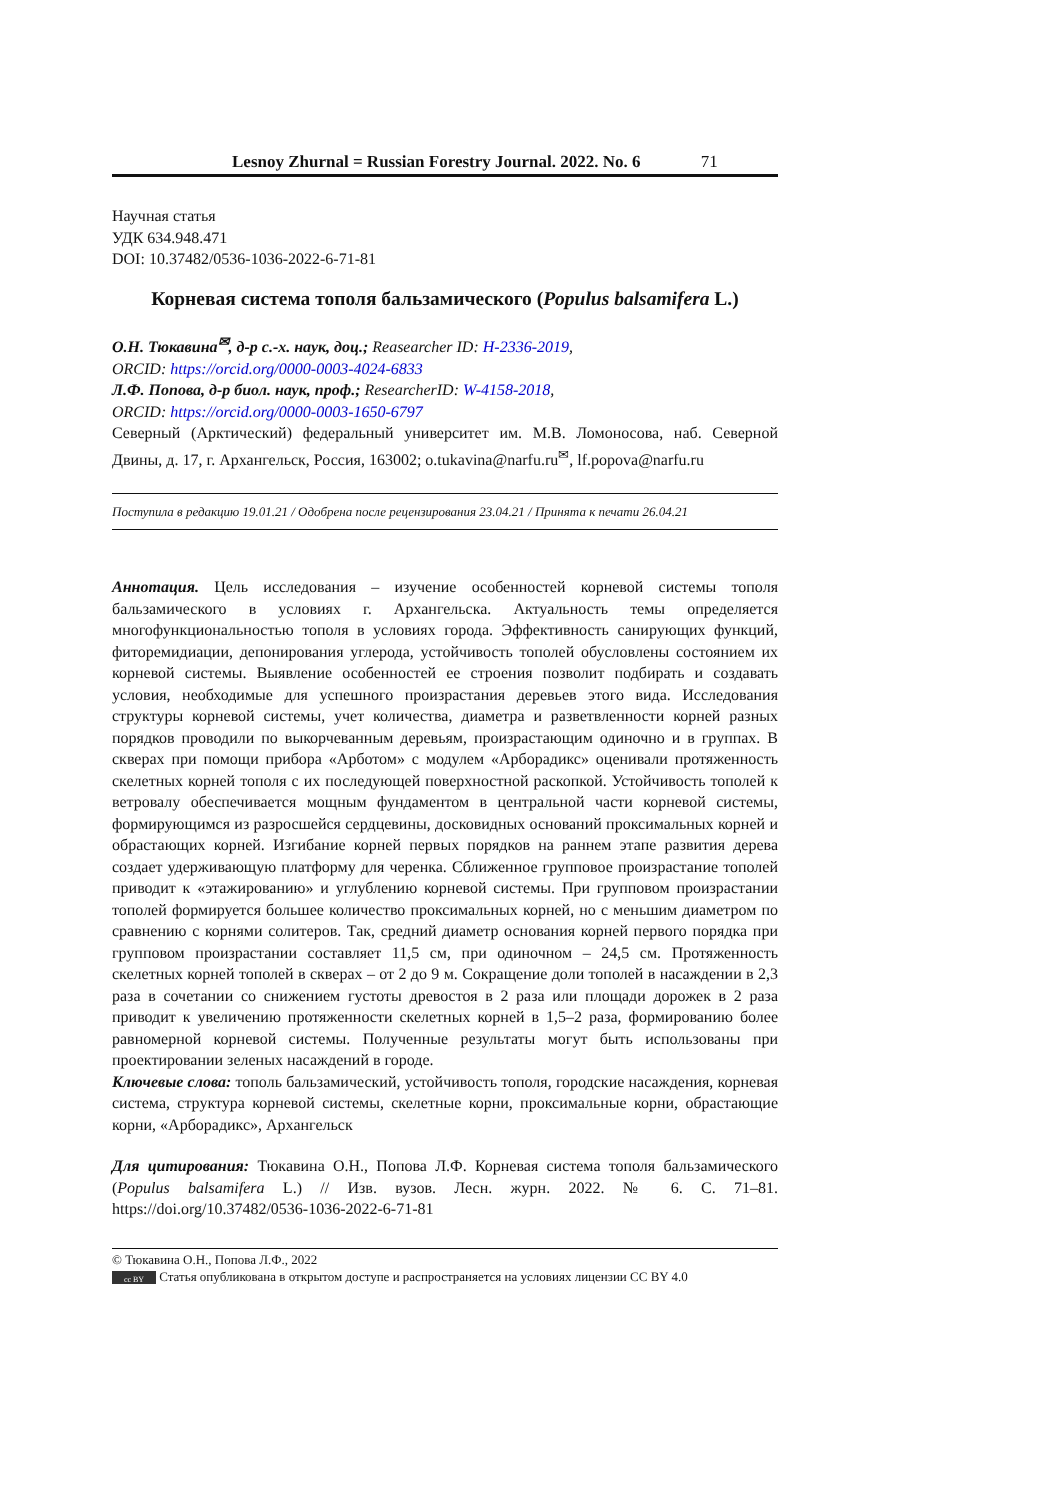Lesnoy Zhurnal = Russian Forestry Journal. 2022. No. 6 71
Научная статья
УДК 634.948.471
DOI: 10.37482/0536-1036-2022-6-71-81
Корневая система тополя бальзамического (Populus balsamifera L.)
О.Н. Тюкавина<sup>✉</sup>, д-р с.-х. наук, доц.; Reasearcher ID: H-2336-2019,
ORCID: https://orcid.org/0000-0003-4024-6833
Л.Ф. Попова, д-р биол. наук, проф.; ResearcherID: W-4158-2018,
ORCID: https://orcid.org/0000-0003-1650-6797
Северный (Арктический) федеральный университет им. М.В. Ломоносова, наб. Северной Двины, д. 17, г. Архангельск, Россия, 163002; o.tukavina@narfu.ru<sup>✉</sup>, lf.popova@narfu.ru
Поступила в редакцию 19.01.21 / Одобрена после рецензирования 23.04.21 / Принята к печати 26.04.21
Аннотация. Цель исследования – изучение особенностей корневой системы тополя бальзамического в условиях г. Архангельска. Актуальность темы определяется многофункциональностью тополя в условиях города. Эффективность санирующих функций, фиторемидиации, депонирования углерода, устойчивость тополей обусловлены состоянием их корневой системы. Выявление особенностей ее строения позволит подбирать и создавать условия, необходимые для успешного произрастания деревьев этого вида. Исследования структуры корневой системы, учет количества, диаметра и разветвленности корней разных порядков проводили по выкорчеванным деревьям, произрастающим одиночно и в группах. В скверах при помощи прибора «Арботом» с модулем «Арборадикс» оценивали протяженность скелетных корней тополя с их последующей поверхностной раскопкой. Устойчивость тополей к ветровалу обеспечивается мощным фундаментом в центральной части корневой системы, формирующимся из разросшейся сердцевины, досковидных оснований проксимальных корней и обрастающих корней. Изгибание корней первых порядков на раннем этапе развития дерева создает удерживающую платформу для черенка. Сближенное групповое произрастание тополей приводит к «этажированию» и углублению корневой системы. При групповом произрастании тополей формируется большее количество проксимальных корней, но с меньшим диаметром по сравнению с корнями солитеров. Так, средний диаметр основания корней первого порядка при групповом произрастании составляет 11,5 см, при одиночном – 24,5 см. Протяженность скелетных корней тополей в скверах – от 2 до 9 м. Сокращение доли тополей в насаждении в 2,3 раза в сочетании со снижением густоты древостоя в 2 раза или площади дорожек в 2 раза приводит к увеличению протяженности скелетных корней в 1,5–2 раза, формированию более равномерной корневой системы. Полученные результаты могут быть использованы при проектировании зеленых насаждений в городе.
Ключевые слова: тополь бальзамический, устойчивость тополя, городские насаждения, корневая система, структура корневой системы, скелетные корни, проксимальные корни, обрастающие корни, «Арборадикс», Архангельск
Для цитирования: Тюкавина О.Н., Попова Л.Ф. Корневая система тополя бальзамического (Populus balsamifera L.) // Изв. вузов. Лесн. журн. 2022. № 6. С. 71–81. https://doi.org/10.37482/0536-1036-2022-6-71-81
© Тюкавина О.Н., Попова Л.Ф., 2022
cc BY Статья опубликована в открытом доступе и распространяется на условиях лицензии CC BY 4.0